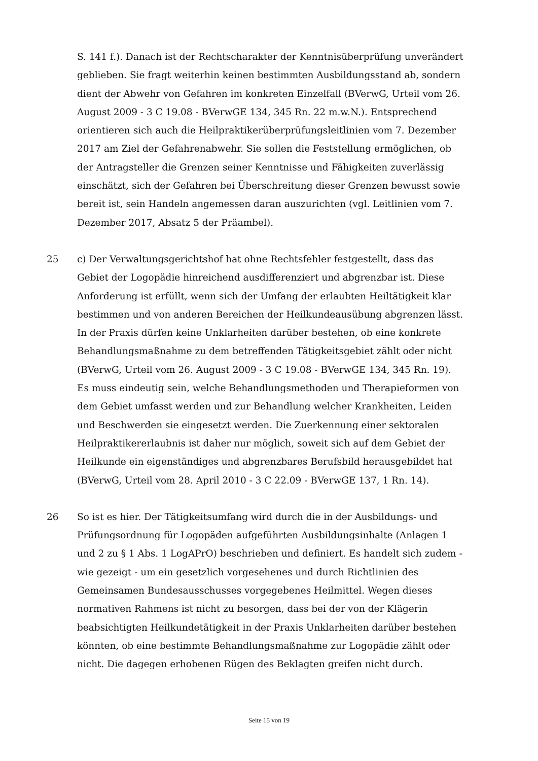S. 141 f.). Danach ist der Rechtscharakter der Kenntnisüberprüfung unverändert geblieben. Sie fragt weiterhin keinen bestimmten Ausbildungsstand ab, sondern dient der Abwehr von Gefahren im konkreten Einzelfall (BVerwG, Urteil vom 26. August 2009 - 3 C 19.08 - BVerwGE 134, 345 Rn. 22 m.w.N.). Entsprechend orientieren sich auch die Heilpraktikerüberprüfungsleitlinien vom 7. Dezember 2017 am Ziel der Gefahrenabwehr. Sie sollen die Feststellung ermöglichen, ob der Antragsteller die Grenzen seiner Kenntnisse und Fähigkeiten zuverlässig einschätzt, sich der Gefahren bei Überschreitung dieser Grenzen bewusst sowie bereit ist, sein Handeln angemessen daran auszurichten (vgl. Leitlinien vom 7. Dezember 2017, Absatz 5 der Präambel).
25 c) Der Verwaltungsgerichtshof hat ohne Rechtsfehler festgestellt, dass das Gebiet der Logopädie hinreichend ausdifferenziert und abgrenzbar ist. Diese Anforderung ist erfüllt, wenn sich der Umfang der erlaubten Heiltätigkeit klar bestimmen und von anderen Bereichen der Heilkundeausübung abgrenzen lässt. In der Praxis dürfen keine Unklarheiten darüber bestehen, ob eine konkrete Behandlungsmaßnahme zu dem betreffenden Tätigkeitsgebiet zählt oder nicht (BVerwG, Urteil vom 26. August 2009 - 3 C 19.08 - BVerwGE 134, 345 Rn. 19). Es muss eindeutig sein, welche Behandlungsmethoden und Therapieformen von dem Gebiet umfasst werden und zur Behandlung welcher Krankheiten, Leiden und Beschwerden sie eingesetzt werden. Die Zuerkennung einer sektoralen Heilpraktikererlaubnis ist daher nur möglich, soweit sich auf dem Gebiet der Heilkunde ein eigenständiges und abgrenzbares Berufsbild herausgebildet hat (BVerwG, Urteil vom 28. April 2010 - 3 C 22.09 - BVerwGE 137, 1 Rn. 14).
26 So ist es hier. Der Tätigkeitsumfang wird durch die in der Ausbildungs- und Prüfungsordnung für Logopäden aufgeführten Ausbildungsinhalte (Anlagen 1 und 2 zu § 1 Abs. 1 LogAPrO) beschrieben und definiert. Es handelt sich zudem - wie gezeigt - um ein gesetzlich vorgesehenes und durch Richtlinien des Gemeinsamen Bundesausschusses vorgegebenes Heilmittel. Wegen dieses normativen Rahmens ist nicht zu besorgen, dass bei der von der Klägerin beabsichtigten Heilkundetätigkeit in der Praxis Unklarheiten darüber bestehen könnten, ob eine bestimmte Behandlungsmaßnahme zur Logopädie zählt oder nicht. Die dagegen erhobenen Rügen des Beklagten greifen nicht durch.
Seite 15 von 19